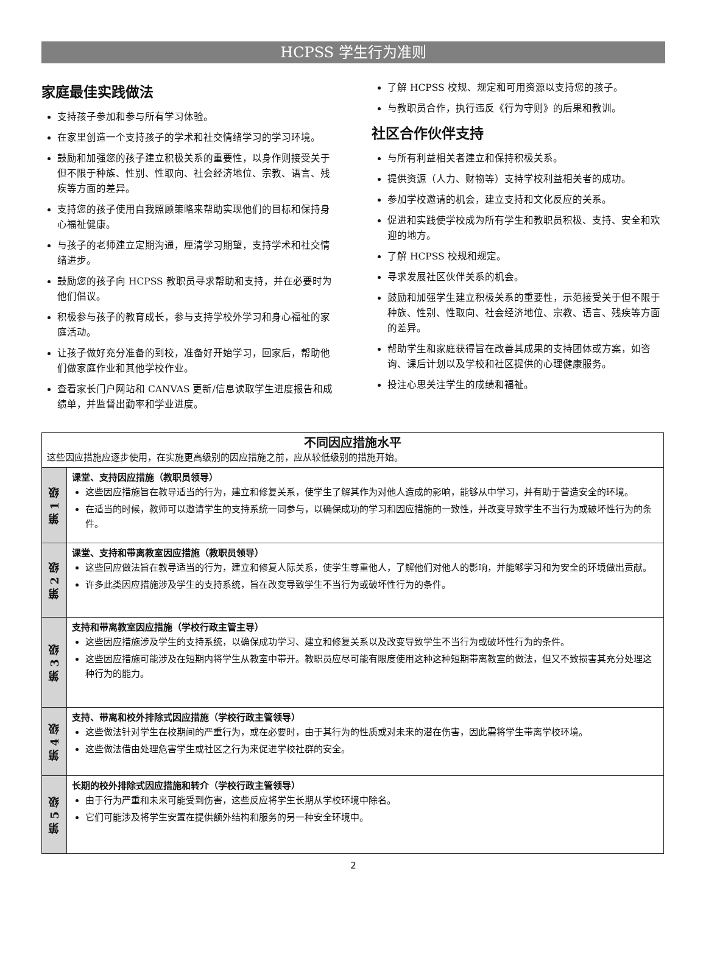HCPSS 学生行为准则
家庭最佳实践做法
支持孩子参加和参与所有学习体验。
在家里创造一个支持孩子的学术和社交情绪学习的学习环境。
鼓励和加强您的孩子建立积极关系的重要性，以身作则接受关于但不限于种族、性别、性取向、社会经济地位、宗教、语言、残疾等方面的差异。
支持您的孩子使用自我照顾策略来帮助实现他们的目标和保持身心福祉健康。
与孩子的老师建立定期沟通，厘清学习期望，支持学术和社交情绪进步。
鼓励您的孩子向 HCPSS 教职员寻求帮助和支持，并在必要时为他们倡议。
积极参与孩子的教育成长，参与支持学校外学习和身心福祉的家庭活动。
让孩子做好充分准备的到校，准备好开始学习，回家后，帮助他们做家庭作业和其他学校作业。
查看家长门户网站和 CANVAS 更新/信息读取学生进度报告和成绩单，并监督出勤率和学业进度。
了解 HCPSS 校规、规定和可用资源以支持您的孩子。
与教职员合作，执行违反《行为守则》的后果和教训。
社区合作伙伴支持
与所有利益相关者建立和保持积极关系。
提供资源（人力、财物等）支持学校利益相关者的成功。
参加学校邀请的机会，建立支持和文化反应的关系。
促进和实践使学校成为所有学生和教职员积极、支持、安全和欢迎的地方。
了解 HCPSS 校规和规定。
寻求发展社区伙伴关系的机会。
鼓励和加强学生建立积极关系的重要性，示范接受关于但不限于种族、性别、性取向、社会经济地位、宗教、语言、残疾等方面的差异。
帮助学生和家庭获得旨在改善其成果的支持团体或方案，如咨询、课后计划以及学校和社区提供的心理健康服务。
投注心思关注学生的成绩和福祉。
| 不同因应措施水平 这些因应措施应逐步使用，在实施更高级别的因应措施之前，应从较低级别的措施开始。 | |
| 第 1 级 | 课堂、支持因应措施（教职员领导） 这些因应措施旨在教导适当的行为，建立和修复关系，使学生了解其作为对他人造成的影响，能够从中学习，并有助于营造安全的环境。 在适当的时候，教师可以邀请学生的支持系统一同参与，以确保成功的学习和因应措施的一致性，并改变导致学生不当行为或破坏性行为的条件。 |
| 第 2 级 | 课堂、支持和带离教室因应措施（教职员领导） 这些回应做法旨在教导适当的行为，建立和修复人际关系，使学生尊重他人，了解他们对他人的影响，并能够学习和为安全的环境做出贡献。 许多此类因应措施涉及学生的支持系统，旨在改变导致学生不当行为或破坏性行为的条件。 |
| 第 3 级 | 支持和带离教室因应措施（学校行政主管主导） 这些因应措施涉及学生的支持系统，以确保成功学习、建立和修复关系以及改变导致学生不当行为或破坏性行为的条件。 这些因应措施可能涉及在短期内将学生从教室中带开。教职员应尽可能有限度使用这种这种短期带离教室的做法，但又不致损害其充分处理这种行为的能力。 |
| 第 4 级 | 支持、带离和校外排除式因应措施（学校行政主管领导） 这些做法针对学生在校期间的严重行为，或在必要时，由于其行为的性质或对未来的潜在伤害，因此需将学生带离学校环境。 这些做法借由处理危害学生或社区之行为来促进学校社群的安全。 |
| 第 5 级 | 长期的校外排除式因应措施和转介（学校行政主管领导） 由于行为严重和未来可能受到伤害，这些反应将学生长期从学校环境中除名。 它们可能涉及将学生安置在提供额外结构和服务的另一种安全环境中。 |
2